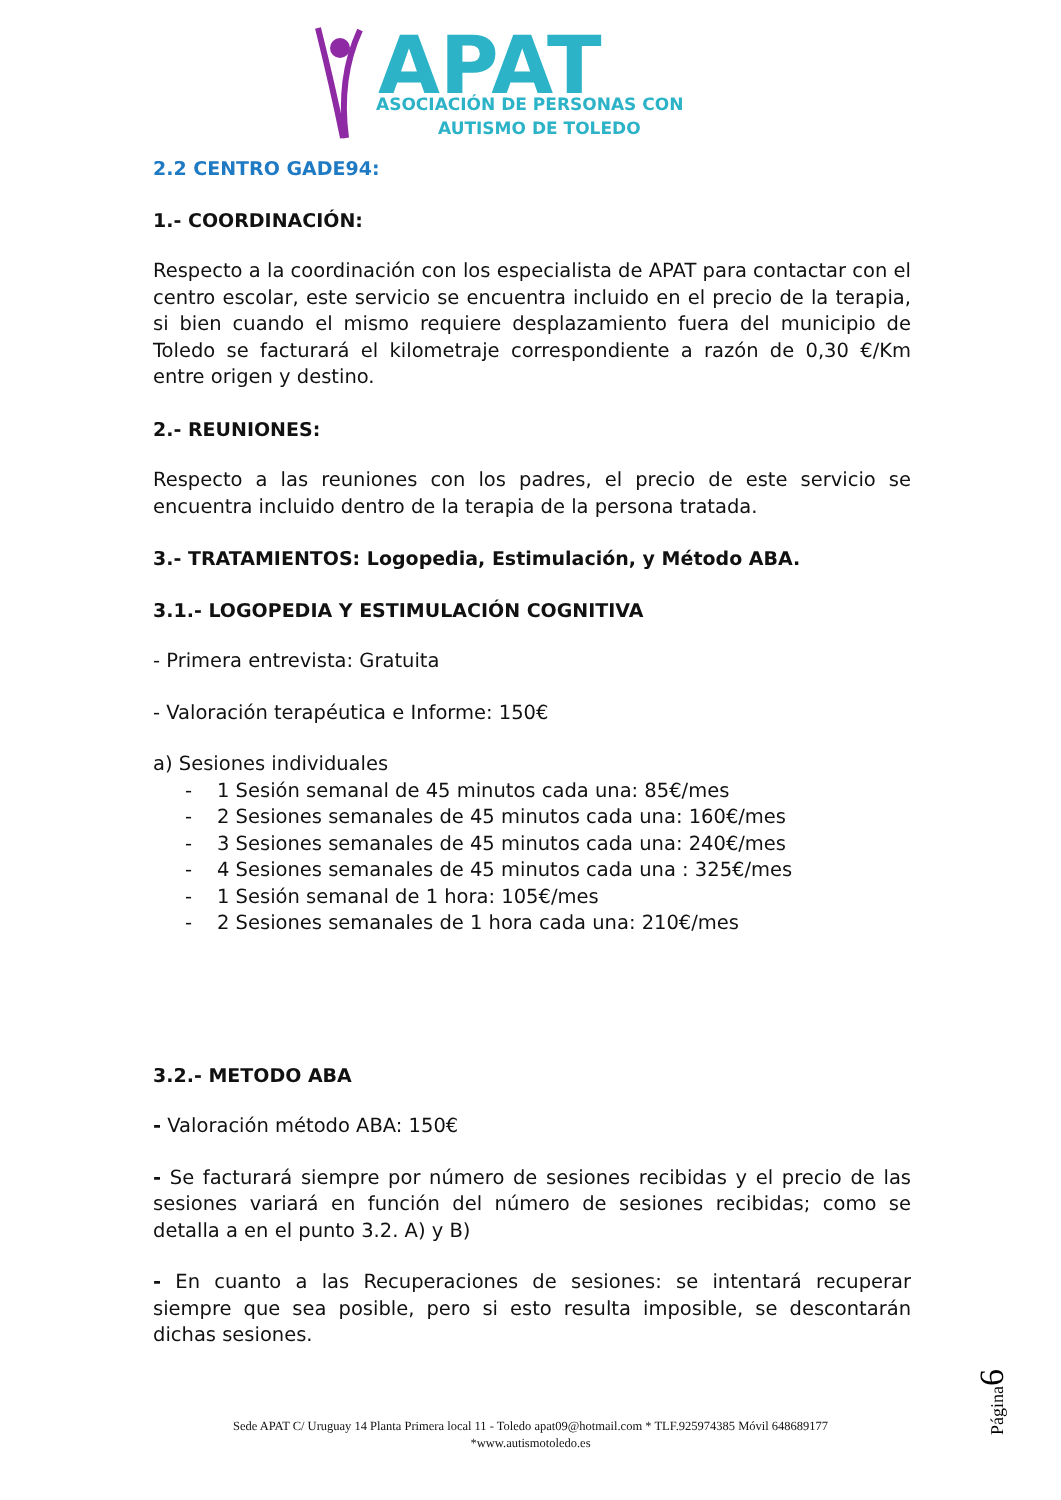APAT
ASOCIACIÓN DE PERSONAS CON
AUTISMO DE TOLEDO
2.2 CENTRO GADE94:
1.- COORDINACIÓN:
Respecto a la coordinación con los especialista de APAT para contactar con el centro escolar, este servicio se encuentra incluido en el precio de la terapia, si bien cuando el mismo requiere desplazamiento fuera del municipio de Toledo se facturará el kilometraje correspondiente a razón de 0,30 €/Km entre origen y destino.
2.- REUNIONES:
Respecto a las reuniones con los padres, el precio de este servicio se encuentra incluido dentro de la terapia de la persona tratada.
3.- TRATAMIENTOS: Logopedia, Estimulación, y Método ABA.
3.1.- LOGOPEDIA Y ESTIMULACIÓN COGNITIVA
- Primera entrevista: Gratuita
- Valoración terapéutica e Informe: 150€
a) Sesiones individuales
- 1 Sesión semanal de 45 minutos cada una: 85€/mes
- 2 Sesiones semanales de 45 minutos cada una: 160€/mes
- 3 Sesiones semanales de 45 minutos cada una: 240€/mes
- 4 Sesiones semanales de 45 minutos cada una : 325€/mes
- 1 Sesión semanal de 1 hora: 105€/mes
- 2 Sesiones semanales de 1 hora cada una: 210€/mes
3.2.- METODO ABA
- Valoración método ABA: 150€
- Se facturará siempre por número de sesiones recibidas y el precio de las sesiones variará en función del número de sesiones recibidas; como se detalla a en el punto 3.2. A) y B)
- En cuanto a las Recuperaciones de sesiones: se intentará recuperar siempre que sea posible, pero si esto resulta imposible, se descontarán dichas sesiones.
Página6
Sede APAT C/ Uruguay 14 Planta Primera local 11 - Toledo apat09@hotmail.com * TLF.925974385 Móvil 648689177
*www.autismotoledo.es